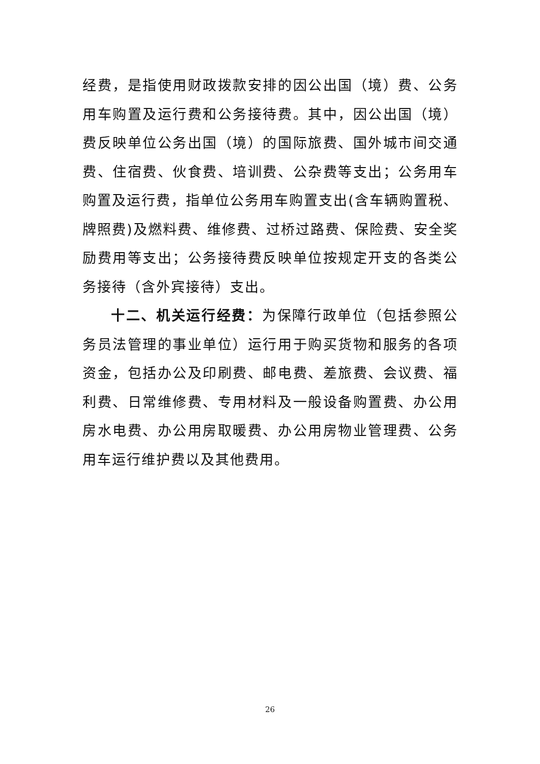经费，是指使用财政拨款安排的因公出国（境）费、公务用车购置及运行费和公务接待费。其中，因公出国（境）费反映单位公务出国（境）的国际旅费、国外城市间交通费、住宿费、伙食费、培训费、公杂费等支出；公务用车购置及运行费，指单位公务用车购置支出(含车辆购置税、牌照费)及燃料费、维修费、过桥过路费、保险费、安全奖励费用等支出；公务接待费反映单位按规定开支的各类公务接待（含外宾接待）支出。
十二、机关运行经费：为保障行政单位（包括参照公务员法管理的事业单位）运行用于购买货物和服务的各项资金，包括办公及印刷费、邮电费、差旅费、会议费、福利费、日常维修费、专用材料及一般设备购置费、办公用房水电费、办公用房取暖费、办公用房物业管理费、公务用车运行维护费以及其他费用。
26